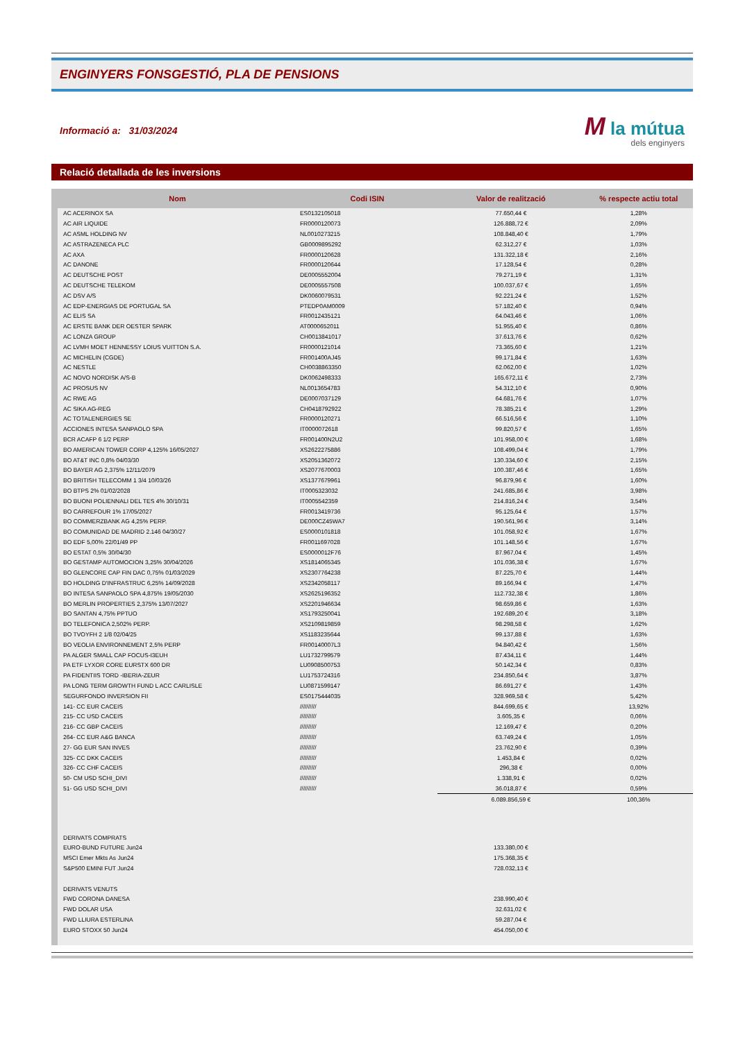ENGINYERS FONSGESTIÓ, PLA DE PENSIONS
Informació a: 31/03/2024
M la mútua
dels enginyers
Relació detallada de les inversions
| Nom | Codi ISIN | Valor de realització | % respecte actiu total |
| --- | --- | --- | --- |
| AC ACERINOX SA | ES0132105018 | 77.650,44 € | 1,28% |
| AC AIR LIQUIDE | FR0000120073 | 126.888,72 € | 2,09% |
| AC ASML HOLDING NV | NL0010273215 | 108.848,40 € | 1,79% |
| AC ASTRAZENECA PLC | GB0009895292 | 62.312,27 € | 1,03% |
| AC AXA | FR0000120628 | 131.322,18 € | 2,16% |
| AC DANONE | FR0000120644 | 17.128,54 € | 0,28% |
| AC DEUTSCHE POST | DE0005552004 | 79.271,19 € | 1,31% |
| AC DEUTSCHE TELEKOM | DE0005557508 | 100.037,67 € | 1,65% |
| AC DSV A/S | DK0060079531 | 92.221,24 € | 1,52% |
| AC EDP-ENERGIAS DE PORTUGAL SA | PTEDP0AM0009 | 57.182,40 € | 0,94% |
| AC ELIS SA | FR0012435121 | 64.043,46 € | 1,06% |
| AC ERSTE BANK DER OESTER SPARK | AT0000652011 | 51.955,40 € | 0,86% |
| AC LONZA GROUP | CH0013841017 | 37.613,76 € | 0,62% |
| AC LVMH MOET HENNESSY LOIUS VUITTON S.A. | FR0000121014 | 73.365,60 € | 1,21% |
| AC MICHELIN (CGDE) | FR001400AJ45 | 99.171,84 € | 1,63% |
| AC NESTLE | CH0038863350 | 62.062,00 € | 1,02% |
| AC NOVO NORDISK A/S-B | DK0062498333 | 165.672,11 € | 2,73% |
| AC PROSUS NV | NL0013654783 | 54.312,10 € | 0,90% |
| AC RWE AG | DE0007037129 | 64.681,76 € | 1,07% |
| AC SIKA AG-REG | CH0418792922 | 78.385,21 € | 1,29% |
| AC TOTALENERGIES SE | FR0000120271 | 66.516,56 € | 1,10% |
| ACCIONES INTESA SANPAOLO SPA | IT0000072618 | 99.820,57 € | 1,65% |
| BCR ACAFP 6 1/2 PERP | FR001400N2U2 | 101.958,00 € | 1,68% |
| BO AMERICAN TOWER CORP 4,125% 16/05/2027 | XS2622275886 | 108.499,04 € | 1,79% |
| BO AT&T INC 0,8% 04/03/30 | XS2051362072 | 130.334,60 € | 2,15% |
| BO BAYER AG 2,375% 12/11/2079 | XS2077670003 | 100.387,46 € | 1,65% |
| BO BRITISH TELECOMM 1 3/4 10/03/26 | XS1377679961 | 96.879,96 € | 1,60% |
| BO BTPS 2% 01/02/2028 | IT0005323032 | 241.685,86 € | 3,98% |
| BO BUONI POLIENNALI DEL TES 4% 30/10/31 | IT0005542359 | 214.816,24 € | 3,54% |
| BO CARREFOUR 1% 17/05/2027 | FR0013419736 | 95.125,64 € | 1,57% |
| BO COMMERZBANK AG 4,25% PERP. | DE000CZ45WA7 | 190.561,96 € | 3,14% |
| BO COMUNIDAD DE MADRID 2.146 04/30/27 | ES0000101818 | 101.058,92 € | 1,67% |
| BO EDF 5,00% 22/01/49 PP | FR0011697028 | 101.148,56 € | 1,67% |
| BO ESTAT 0,5% 30/04/30 | ES0000012F76 | 87.967,04 € | 1,45% |
| BO GESTAMP AUTOMOCION 3,25% 30/04/2026 | XS1814065345 | 101.036,38 € | 1,67% |
| BO GLENCORE CAP FIN DAC 0,75% 01/03/2029 | XS2307764238 | 87.225,70 € | 1,44% |
| BO HOLDING D'INFRASTRUC 6,25% 14/09/2028 | XS2342058117 | 89.166,94 € | 1,47% |
| BO INTESA SANPAOLO SPA 4,875% 19/05/2030 | XS2625196352 | 112.732,38 € | 1,86% |
| BO MERLIN PROPERTIES 2,375% 13/07/2027 | XS2201946634 | 98.659,86 € | 1,63% |
| BO SANTAN 4,75% PPTUO | XS1793250041 | 192.689,20 € | 3,18% |
| BO TELEFONICA 2,502% PERP. | XS2109819859 | 98.298,58 € | 1,62% |
| BO TVOYFH 2 1/8 02/04/25 | XS1183235644 | 99.137,88 € | 1,63% |
| BO VEOLIA ENVIRONNEMENT 2,5% PERP | FR00140007L3 | 94.840,42 € | 1,56% |
| PA ALGER SMALL CAP FOCUS-I3EUH | LU1732799579 | 87.434,11 € | 1,44% |
| PA ETF LYXOR CORE EURSTX 600 DR | LU0908500753 | 50.142,34 € | 0,83% |
| PA FIDENTIIS TORD -IBERIA-ZEUR | LU1753724316 | 234.850,64 € | 3,87% |
| PA LONG TERM GROWTH FUND L ACC CARLISLE | LU0871599147 | 86.691,27 € | 1,43% |
| SEGURFONDO INVERSION FII | ES0175444035 | 328.969,58 € | 5,42% |
| 141- CC EUR CACEIS | ////////// | 844.699,65 € | 13,92% |
| 215- CC USD CACEIS | ////////// | 3.605,35 € | 0,06% |
| 216- CC GBP CACEIS | ////////// | 12.169,47 € | 0,20% |
| 264- CC EUR A&G BANCA | ////////// | 63.749,24 € | 1,05% |
| 27- GG EUR SAN INVES | ////////// | 23.762,90 € | 0,39% |
| 325- CC DKK CACEIS | ////////// | 1.453,84 € | 0,02% |
| 326- CC CHF CACEIS | ////////// | 296,38 € | 0,00% |
| 50- CM USD SCHI_DIVI | ////////// | 1.338,91 € | 0,02% |
| 51- GG USD SCHI_DIVI | ////////// | 36.018,87 € | 0,59% |
| | | 6.089.856,59 € | 100,36% |
| DERIVATS COMPRATS | | | |
| EURO-BUND FUTURE Jun24 | | 133.380,00 € | |
| MSCI Emer Mkts As Jun24 | | 175.368,35 € | |
| S&P500 EMINI FUT Jun24 | | 728.032,13 € | |
| DERIVATS VENUTS | | | |
| FWD CORONA DANESA | | 238.990,40 € | |
| FWD DOLAR USA | | 32.631,02 € | |
| FWD LLIURA ESTERLINA | | 59.287,04 € | |
| EURO STOXX 50 Jun24 | | 454.050,00 € | |